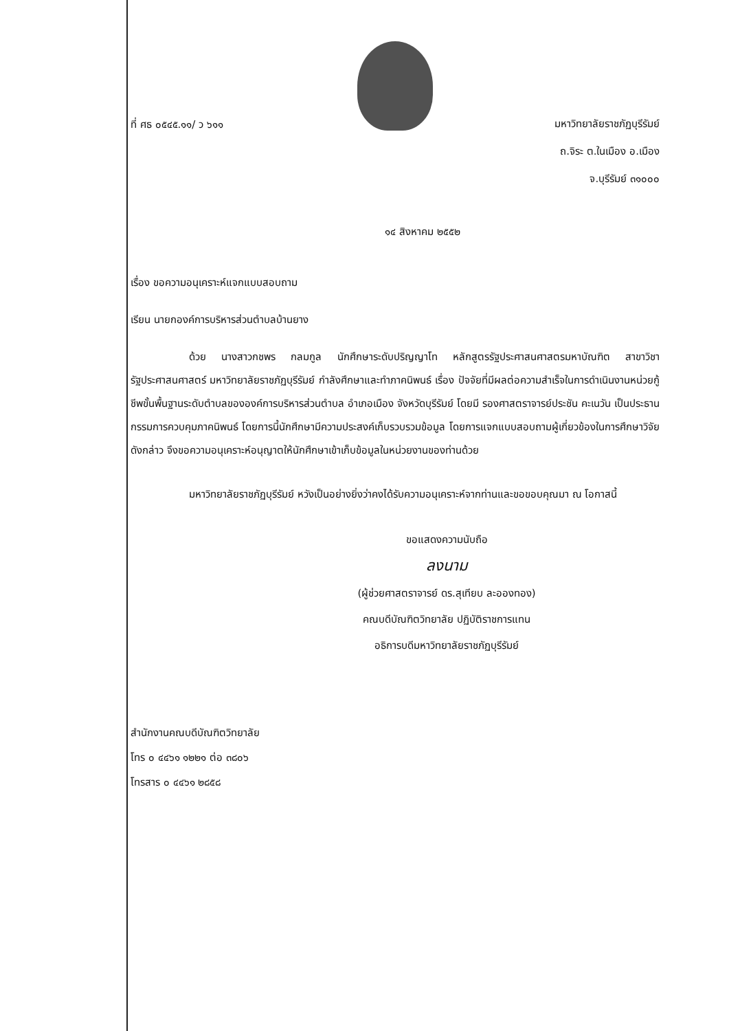ที่ ศธ ๐๕๔๕.๑๑/ ว ๖๑๑
มหาวิทยาลัยราชภัฏบุรีรัมย์
ถ.จิระ ต.ในเมือง อ.เมือง
จ.บุรีรัมย์ ๓๑๐๐๐
๑๔ สิงหาคม ๒๕๕๒
เรื่อง ขอความอนุเคราะห์แจกแบบสอบถาม
เรียน นายกองค์การบริหารส่วนตำบลบ้านยาง
ด้วย นางสาวกชพร กลมกูล นักศึกษาระดับปริญญาโท หลักสูตรรัฐประศาสนศาสตรมหาบัณฑิต สาขาวิชารัฐประศาสนศาสตร์ มหาวิทยาลัยราชภัฏบุรีรัมย์ กำลังศึกษาและทำภาคนิพนธ์ เรื่อง ปัจจัยที่มีผลต่อความสำเร็จในการดำเนินงานหน่วยกู้ชีพขั้นพื้นฐานระดับตำบลขององค์การบริหารส่วนตำบล อำเภอเมือง จังหวัดบุรีรัมย์ โดยมี รองศาสตราจารย์ประชัน คะเนวัน เป็นประธานกรรมการควบคุมภาคนิพนธ์ โดยการนี้นักศึกษามีความประสงค์เก็บรวบรวมข้อมูล โดยการแจกแบบสอบถามผู้เกี่ยวข้องในการศึกษาวิจัยดังกล่าว จึงขอความอนุเคราะห์อนุญาตให้นักศึกษาเข้าเก็บข้อมูลในหน่วยงานของท่านด้วย
มหาวิทยาลัยราชภัฏบุรีรัมย์ หวังเป็นอย่างยิ่งว่าคงได้รับความอนุเคราะห์จากท่านและขอขอบคุณมา ณ โอกาสนี้
ขอแสดงความนับถือ
ลงนาม
(ผู้ช่วยศาสตราจารย์ ดร.สุเทียบ ละอองทอง)
คณบดีบัณฑิตวิทยาลัย ปฏิบัติราชการแทน
อธิการบดีมหาวิทยาลัยราชภัฏบุรีรัมย์
สำนักงานคณบดีบัณฑิตวิทยาลัย
โทร ๐ ๔๔๖๑ ๑๒๒๑ ต่อ ๓๘๐๖
โทรสาร ๐ ๔๔๖๑ ๒๘๕๘